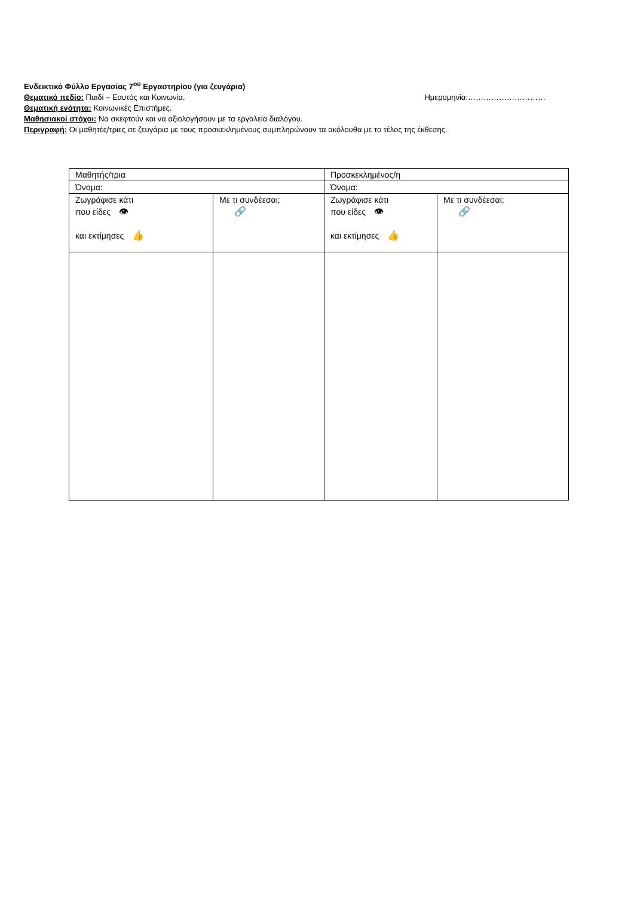Ενδεικτικό Φύλλο Εργασίας 7<sup>ου</sup> Εργαστηρίου (για ζευγάρια)
Θεματικό πεδίο: Παιδί – Εαυτός και Κοινωνία. Ημερομηνία:…………………………
Θεματική ενότητα: Κοινωνικές Επιστήμες.
Μαθησιακοί στόχοι: Να σκεφτούν και να αξιολογήσουν με τα εργαλεία διαλόγου.
Περιγραφή: Οι μαθητές/τριες σε ζευγάρια με τους προσκεκλημένους συμπληρώνουν τα ακόλουθα με το τέλος της έκθεσης.
| Μαθητής/τρια | | Προσκεκλημένος/η | |
| Όνομα: | | Όνομα: | |
| Ζωγράφισε κάτι που είδες 👁 και εκτίμησες 👍 | Με τι συνδέεσαι; 🔗 | Ζωγράφισε κάτι που είδες 👁 και εκτίμησες 👍 | Με τι συνδέεσαι; 🔗 |